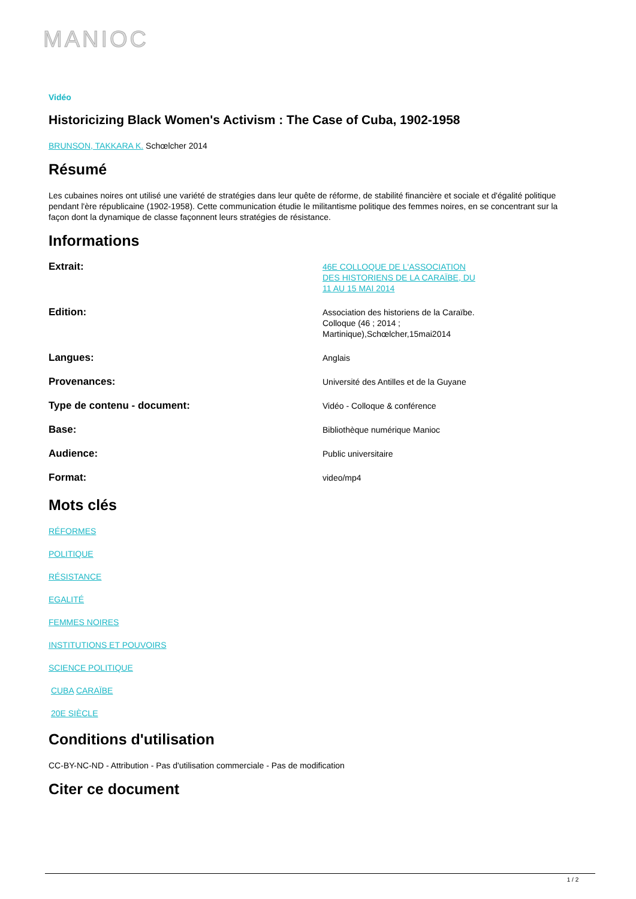MANIOC
Vidéo
Historicizing Black Women's Activism : The Case of Cuba, 1902-1958
BRUNSON, TAKKARA K. Schœlcher 2014
Résumé
Les cubaines noires ont utilisé une variété de stratégies dans leur quête de réforme, de stabilité financière et sociale et d'égalité politique pendant l'ère républicaine (1902-1958). Cette communication étudie le militantisme politique des femmes noires, en se concentrant sur la façon dont la dynamique de classe façonnent leurs stratégies de résistance.
Informations
Extrait:
46E COLLOQUE DE L'ASSOCIATION DES HISTORIENS DE LA CARAÏBE, DU 11 AU 15 MAI 2014
Edition:
Association des historiens de la Caraïbe. Colloque (46 ; 2014 ; Martinique),Schœlcher,15mai2014
Langues:
Anglais
Provenances:
Université des Antilles et de la Guyane
Type de contenu - document:
Vidéo - Colloque & conférence
Base:
Bibliothèque numérique Manioc
Audience:
Public universitaire
Format:
video/mp4
Mots clés
RÉFORMES
POLITIQUE
RÉSISTANCE
EGALITÉ
FEMMES NOIRES
INSTITUTIONS ET POUVOIRS
SCIENCE POLITIQUE
CUBA CARAÏBE
20E SIÈCLE
Conditions d'utilisation
CC-BY-NC-ND - Attribution - Pas d'utilisation commerciale - Pas de modification
Citer ce document
1 / 2